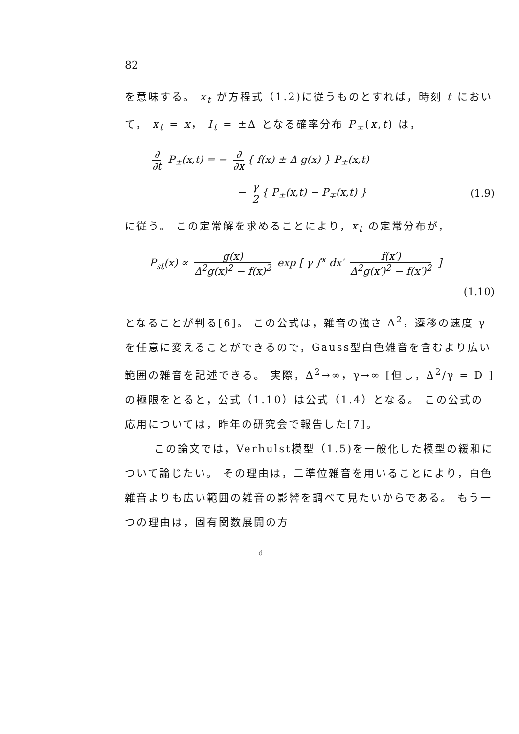82
を意味する。 x<sub>t</sub> が方程式（1.2)に従うものとすれば，時刻 t において， x<sub>t</sub> = x， I<sub>t</sub> = ±Δ となる確率分布 P<sub>±</sub>(x,t) は，
∂ ∂t P<sub>±</sub>(x,t) = − ∂ ∂x { f(x) ± Δ g(x) } P<sub>±</sub>(x,t)
− γ 2 { P<sub>±</sub>(x,t) − P<sub>∓</sub>(x,t) } (1.9)
に従う。 この定常解を求めることにより，x<sub>t</sub> の定常分布が，
P<sub>st</sub>(x) ∝ g(x) Δ<sup>2</sup>g(x)<sup>2</sup> − f(x)<sup>2</sup> exp [ γ ∫<sup>x</sup> dx′ f(x′) Δ<sup>2</sup>g(x′)<sup>2</sup> − f(x′)<sup>2</sup> ]
(1.10)
となることが判る[6]。 この公式は，雑音の強さ Δ<sup>2</sup>，遷移の速度 γ を任意に変えることができるので，Gauss型白色雑音を含むより広い範囲の雑音を記述できる。 実際，Δ<sup>2</sup>→∞，γ→∞ [但し，Δ<sup>2</sup>/γ = D ] の極限をとると，公式（1.10）は公式（1.4）となる。 この公式の応用については，昨年の研究会で報告した[7]。
この論文では，Verhulst模型（1.5)を一般化した模型の緩和について論じたい。 その理由は，二準位雑音を用いることにより，白色雑音よりも広い範囲の雑音の影響を調べて見たいからである。 もう一つの理由は，固有関数展開の方
d